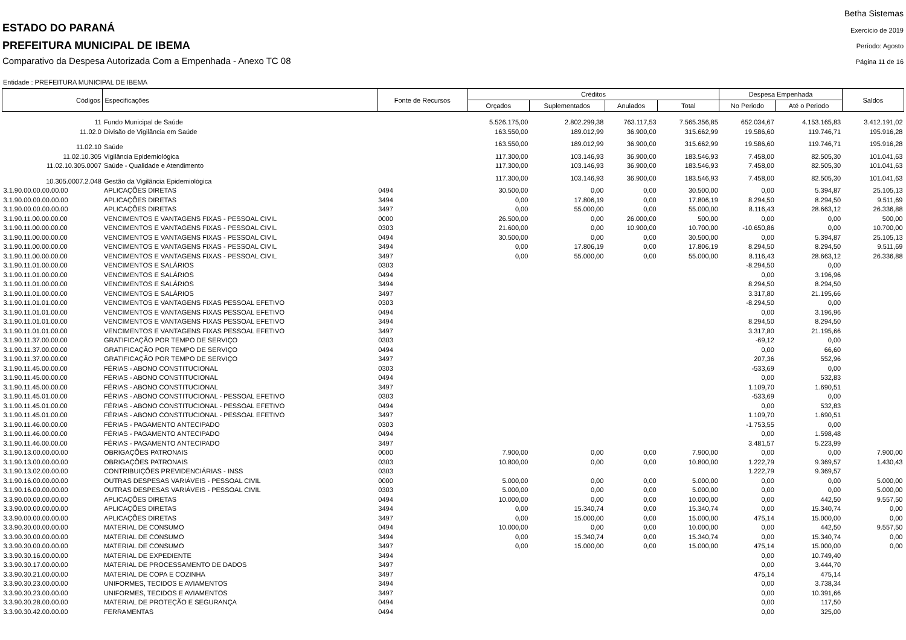ESTADO DO PARANÁ
PREFEITURA MUNICIPAL DE IBEMA
Comparativo da Despesa Autorizada Com a Empenhada - Anexo TC 08
Betha Sistemas
Exercício de 2019
Período: Agosto
Página 11 de 16
Entidade : PREFEITURA MUNICIPAL DE IBEMA
| Códigos | Especificações | Fonte de Recursos | Créditos | | | | Despesa Empenhada | | Saldos |
| --- | --- | --- | --- | --- | --- | --- | --- | --- | --- |
| | | | Orçados | Suplementados | Anulados | Total | No Periodo | Até o Periodo | |
| 11 | Fundo Municipal de Saúde | | 5.526.175,00 | 2.802.299,38 | 763.117,53 | 7.565.356,85 | 652.034,67 | 4.153.165,83 | 3.412.191,02 |
| 11.02.0 | Divisão de Vigilância em Saúde | | 163.550,00 | 189.012,99 | 36.900,00 | 315.662,99 | 19.586,60 | 119.746,71 | 195.916,28 |
| 11.02.10 | Saúde | | 163.550,00 | 189.012,99 | 36.900,00 | 315.662,99 | 19.586,60 | 119.746,71 | 195.916,28 |
| 11.02.10.305 | Vigilância Epidemiológica | | 117.300,00 | 103.146,93 | 36.900,00 | 183.546,93 | 7.458,00 | 82.505,30 | 101.041,63 |
| 11.02.10.305.0007 | Saúde - Qualidade e Atendimento | | 117.300,00 | 103.146,93 | 36.900,00 | 183.546,93 | 7.458,00 | 82.505,30 | 101.041,63 |
| 10.305.0007.2.048 | Gestão da Vigilância Epidemiológica | | 117.300,00 | 103.146,93 | 36.900,00 | 183.546,93 | 7.458,00 | 82.505,30 | 101.041,63 |
| 3.1.90.00.00.00.00.00 | APLICAÇÕES DIRETAS | 0494 | 30.500,00 | 0,00 | 0,00 | 30.500,00 | 0,00 | 5.394,87 | 25.105,13 |
| 3.1.90.00.00.00.00.00 | APLICAÇÕES DIRETAS | 3494 | 0,00 | 17.806,19 | 0,00 | 17.806,19 | 8.294,50 | 8.294,50 | 9.511,69 |
| 3.1.90.00.00.00.00.00 | APLICAÇÕES DIRETAS | 3497 | 0,00 | 55.000,00 | 0,00 | 55.000,00 | 8.116,43 | 28.663,12 | 26.336,88 |
| 3.1.90.11.00.00.00.00 | VENCIMENTOS E VANTAGENS FIXAS - PESSOAL CIVIL | 0000 | 26.500,00 | 0,00 | 26.000,00 | 500,00 | 0,00 | 0,00 | 500,00 |
| 3.1.90.11.00.00.00.00 | VENCIMENTOS E VANTAGENS FIXAS - PESSOAL CIVIL | 0303 | 21.600,00 | 0,00 | 10.900,00 | 10.700,00 | -10.650,86 | 0,00 | 10.700,00 |
| 3.1.90.11.00.00.00.00 | VENCIMENTOS E VANTAGENS FIXAS - PESSOAL CIVIL | 0494 | 30.500,00 | 0,00 | 0,00 | 30.500,00 | 0,00 | 5.394,87 | 25.105,13 |
| 3.1.90.11.00.00.00.00 | VENCIMENTOS E VANTAGENS FIXAS - PESSOAL CIVIL | 3494 | 0,00 | 17.806,19 | 0,00 | 17.806,19 | 8.294,50 | 8.294,50 | 9.511,69 |
| 3.1.90.11.00.00.00.00 | VENCIMENTOS E VANTAGENS FIXAS - PESSOAL CIVIL | 3497 | 0,00 | 55.000,00 | 0,00 | 55.000,00 | 8.116,43 | 28.663,12 | 26.336,88 |
| 3.1.90.11.01.00.00.00 | VENCIMENTOS E SALÁRIOS | 0303 | | | | | -8.294,50 | 0,00 | |
| 3.1.90.11.01.00.00.00 | VENCIMENTOS E SALÁRIOS | 0494 | | | | | 0,00 | 3.196,96 | |
| 3.1.90.11.01.00.00.00 | VENCIMENTOS E SALÁRIOS | 3494 | | | | | 8.294,50 | 8.294,50 | |
| 3.1.90.11.01.00.00.00 | VENCIMENTOS E SALÁRIOS | 3497 | | | | | 3.317,80 | 21.195,66 | |
| 3.1.90.11.01.01.00.00 | VENCIMENTOS E VANTAGENS FIXAS PESSOAL EFETIVO | 0303 | | | | | -8.294,50 | 0,00 | |
| 3.1.90.11.01.01.00.00 | VENCIMENTOS E VANTAGENS FIXAS PESSOAL EFETIVO | 0494 | | | | | 0,00 | 3.196,96 | |
| 3.1.90.11.01.01.00.00 | VENCIMENTOS E VANTAGENS FIXAS PESSOAL EFETIVO | 3494 | | | | | 8.294,50 | 8.294,50 | |
| 3.1.90.11.01.01.00.00 | VENCIMENTOS E VANTAGENS FIXAS PESSOAL EFETIVO | 3497 | | | | | 3.317,80 | 21.195,66 | |
| 3.1.90.11.37.00.00.00 | GRATIFICAÇÃO POR TEMPO DE SERVIÇO | 0303 | | | | | -69,12 | 0,00 | |
| 3.1.90.11.37.00.00.00 | GRATIFICAÇÃO POR TEMPO DE SERVIÇO | 0494 | | | | | 0,00 | 66,60 | |
| 3.1.90.11.37.00.00.00 | GRATIFICAÇÃO POR TEMPO DE SERVIÇO | 3497 | | | | | 207,36 | 552,96 | |
| 3.1.90.11.45.00.00.00 | FÉRIAS - ABONO CONSTITUCIONAL | 0303 | | | | | -533,69 | 0,00 | |
| 3.1.90.11.45.00.00.00 | FÉRIAS - ABONO CONSTITUCIONAL | 0494 | | | | | 0,00 | 532,83 | |
| 3.1.90.11.45.00.00.00 | FÉRIAS - ABONO CONSTITUCIONAL | 3497 | | | | | 1.109,70 | 1.690,51 | |
| 3.1.90.11.45.01.00.00 | FÉRIAS - ABONO CONSTITUCIONAL - PESSOAL EFETIVO | 0303 | | | | | -533,69 | 0,00 | |
| 3.1.90.11.45.01.00.00 | FÉRIAS - ABONO CONSTITUCIONAL - PESSOAL EFETIVO | 0494 | | | | | 0,00 | 532,83 | |
| 3.1.90.11.45.01.00.00 | FÉRIAS - ABONO CONSTITUCIONAL - PESSOAL EFETIVO | 3497 | | | | | 1.109,70 | 1.690,51 | |
| 3.1.90.11.46.00.00.00 | FÉRIAS - PAGAMENTO ANTECIPADO | 0303 | | | | | -1.753,55 | 0,00 | |
| 3.1.90.11.46.00.00.00 | FÉRIAS - PAGAMENTO ANTECIPADO | 0494 | | | | | 0,00 | 1.598,48 | |
| 3.1.90.11.46.00.00.00 | FÉRIAS - PAGAMENTO ANTECIPADO | 3497 | | | | | 3.481,57 | 5.223,99 | |
| 3.1.90.13.00.00.00.00 | OBRIGAÇÕES PATRONAIS | 0000 | 7.900,00 | 0,00 | 0,00 | 7.900,00 | 0,00 | 0,00 | 7.900,00 |
| 3.1.90.13.00.00.00.00 | OBRIGAÇÕES PATRONAIS | 0303 | 10.800,00 | 0,00 | 0,00 | 10.800,00 | 1.222,79 | 9.369,57 | 1.430,43 |
| 3.1.90.13.02.00.00.00 | CONTRIBUIÇÕES PREVIDENCIÁRIAS - INSS | 0303 | | | | | 1.222,79 | 9.369,57 | |
| 3.1.90.16.00.00.00.00 | OUTRAS DESPESAS VARIÁVEIS - PESSOAL CIVIL | 0000 | 5.000,00 | 0,00 | 0,00 | 5.000,00 | 0,00 | 0,00 | 5.000,00 |
| 3.1.90.16.00.00.00.00 | OUTRAS DESPESAS VARIÁVEIS - PESSOAL CIVIL | 0303 | 5.000,00 | 0,00 | 0,00 | 5.000,00 | 0,00 | 0,00 | 5.000,00 |
| 3.3.90.00.00.00.00.00 | APLICAÇÕES DIRETAS | 0494 | 10.000,00 | 0,00 | 0,00 | 10.000,00 | 0,00 | 442,50 | 9.557,50 |
| 3.3.90.00.00.00.00.00 | APLICAÇÕES DIRETAS | 3494 | 0,00 | 15.340,74 | 0,00 | 15.340,74 | 0,00 | 15.340,74 | 0,00 |
| 3.3.90.00.00.00.00.00 | APLICAÇÕES DIRETAS | 3497 | 0,00 | 15.000,00 | 0,00 | 15.000,00 | 475,14 | 15.000,00 | 0,00 |
| 3.3.90.30.00.00.00.00 | MATERIAL DE CONSUMO | 0494 | 10.000,00 | 0,00 | 0,00 | 10.000,00 | 0,00 | 442,50 | 9.557,50 |
| 3.3.90.30.00.00.00.00 | MATERIAL DE CONSUMO | 3494 | 0,00 | 15.340,74 | 0,00 | 15.340,74 | 0,00 | 15.340,74 | 0,00 |
| 3.3.90.30.00.00.00.00 | MATERIAL DE CONSUMO | 3497 | 0,00 | 15.000,00 | 0,00 | 15.000,00 | 475,14 | 15.000,00 | 0,00 |
| 3.3.90.30.16.00.00.00 | MATERIAL DE EXPEDIENTE | 3494 | | | | | 0,00 | 10.749,40 | |
| 3.3.90.30.17.00.00.00 | MATERIAL DE PROCESSAMENTO DE DADOS | 3497 | | | | | 0,00 | 3.444,70 | |
| 3.3.90.30.21.00.00.00 | MATERIAL DE COPA E COZINHA | 3497 | | | | | 475,14 | 475,14 | |
| 3.3.90.30.23.00.00.00 | UNIFORMES, TECIDOS E AVIAMENTOS | 3494 | | | | | 0,00 | 3.738,34 | |
| 3.3.90.30.23.00.00.00 | UNIFORMES, TECIDOS E AVIAMENTOS | 3497 | | | | | 0,00 | 10.391,66 | |
| 3.3.90.30.28.00.00.00 | MATERIAL DE PROTEÇÃO E SEGURANÇA | 0494 | | | | | 0,00 | 117,50 | |
| 3.3.90.30.42.00.00.00 | FERRAMENTAS | 0494 | | | | | 0,00 | 325,00 | |